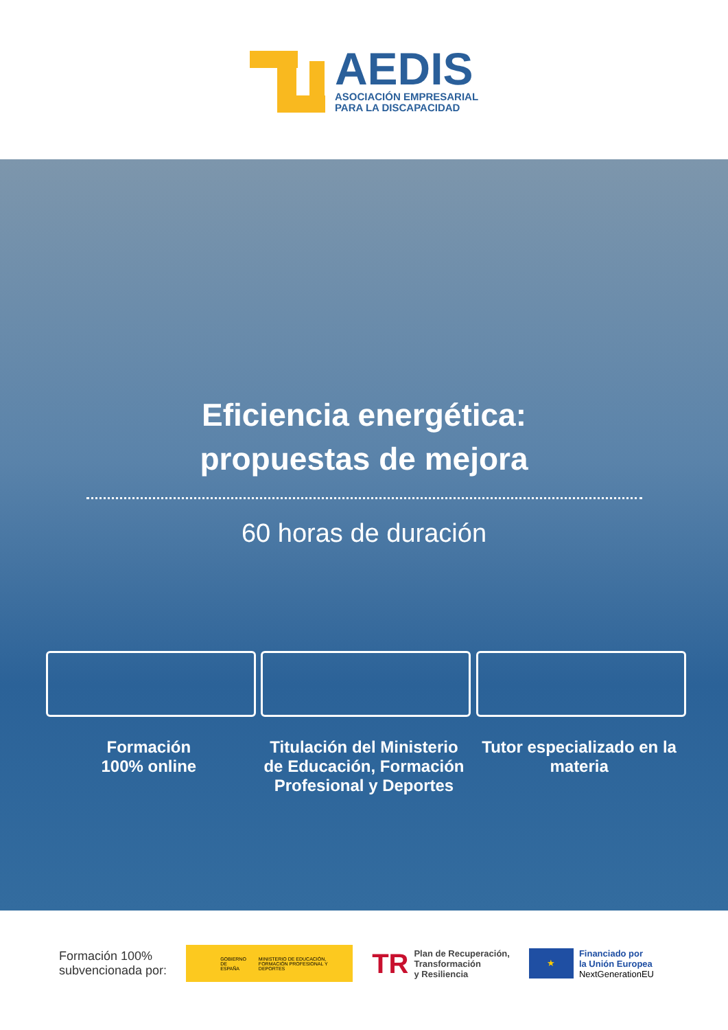AEDIS
ASOCIACIÓN EMPRESARIAL
PARA LA DISCAPACIDAD
Eficiencia energética:
propuestas de mejora
60 horas de duración
Formación
100% online
Titulación del Ministerio de Educación, Formación Profesional y Deportes
Tutor especializado en la materia
Formación 100%
subvencionada por:
GOBIERNO DE ESPAÑA MINISTERIO DE EDUCACIÓN, FORMACIÓN PROFESIONAL Y DEPORTES
TR Plan de Recuperación,
Transformación
y Resiliencia
★
Financiado por
la Unión Europea
NextGenerationEU